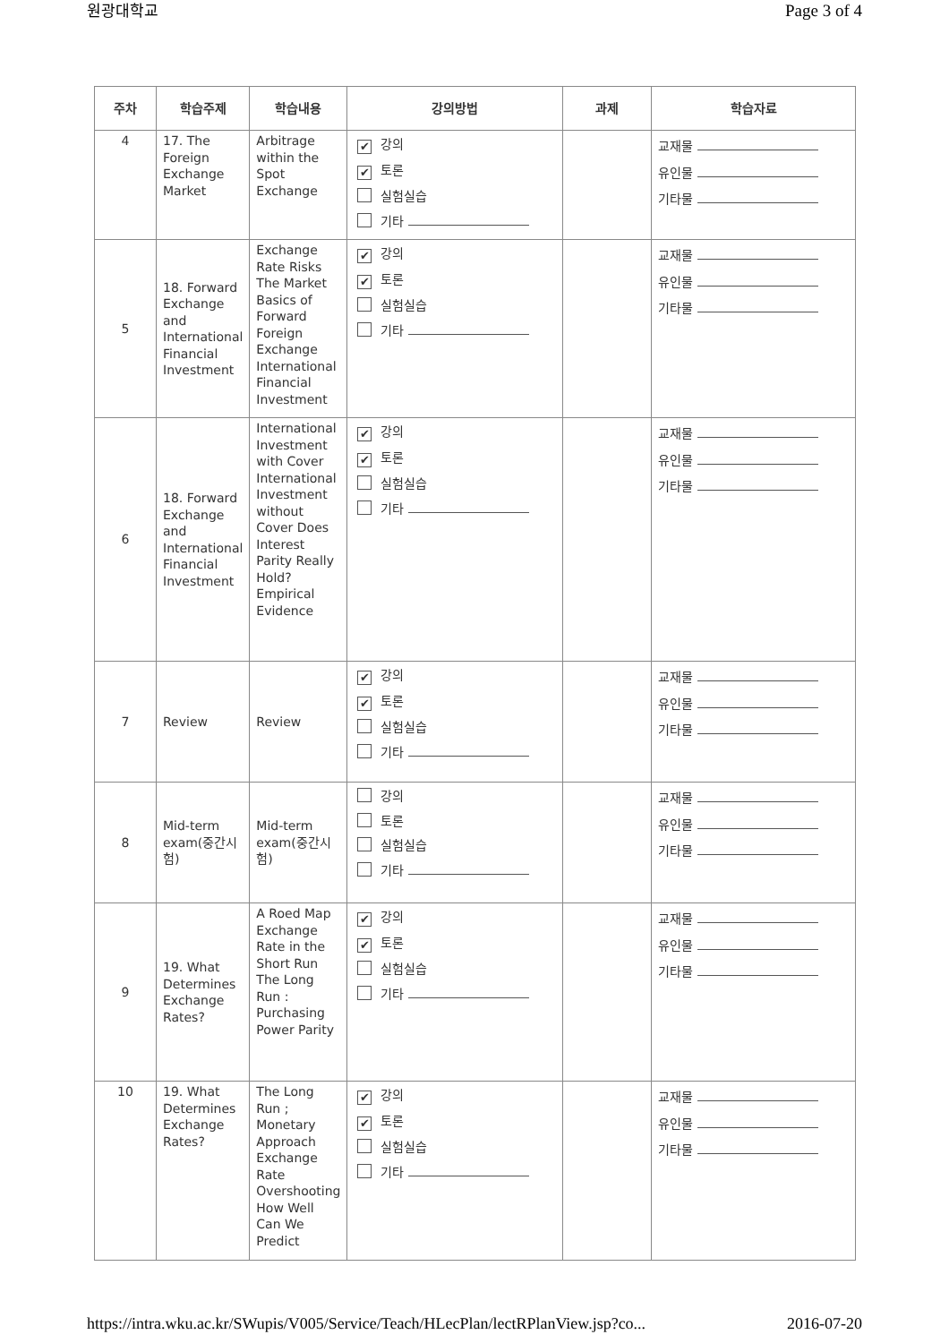원광대학교 Page 3 of 4
| 주차 | 학습주제 | 학습내용 | 강의방법 | 과제 | 학습자료 |
| --- | --- | --- | --- | --- | --- |
| 4 | 17. The Foreign Exchange Market | Arbitrage within the Spot Exchange | ✔ 강의 ✔ 토론 실험실습 기타 | | 교재물 유인물 기타물 |
| 5 | 18. Forward Exchange and International Financial Investment | Exchange Rate Risks The Market Basics of Forward Foreign Exchange International Financial Investment | ✔ 강의 ✔ 토론 실험실습 기타 | | 교재물 유인물 기타물 |
| 6 | 18. Forward Exchange and International Financial Investment | International Investment with Cover International Investment without Cover Does Interest Parity Really Hold? Empirical Evidence | ✔ 강의 ✔ 토론 실험실습 기타 | | 교재물 유인물 기타물 |
| 7 | Review | Review | ✔ 강의 ✔ 토론 실험실습 기타 | | 교재물 유인물 기타물 |
| 8 | Mid-term exam(중간시험) | Mid-term exam(중간시험) | 강의 토론 실험실습 기타 | | 교재물 유인물 기타물 |
| 9 | 19. What Determines Exchange Rates? | A Roed Map Exchange Rate in the Short Run The Long Run : Purchasing Power Parity | ✔ 강의 ✔ 토론 실험실습 기타 | | 교재물 유인물 기타물 |
| 10 | 19. What Determines Exchange Rates? | The Long Run ; Monetary Approach Exchange Rate Overshooting How Well Can We Predict | ✔ 강의 ✔ 토론 실험실습 기타 | | 교재물 유인물 기타물 |
https://intra.wku.ac.kr/SWupis/V005/Service/Teach/HLecPlan/lectRPlanView.jsp?co... 2016-07-20